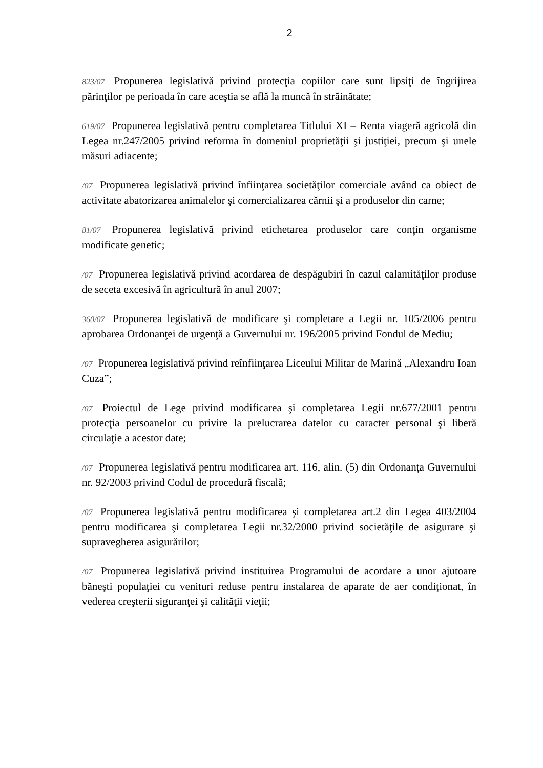2
823/07 Propunerea legislativă privind protecţia copiilor care sunt lipsiţi de îngrijirea părinţilor pe perioada în care aceştia se află la muncă în străinătate;
619/07 Propunerea legislativă pentru completarea Titlului XI – Renta viageră agricolă din Legea nr.247/2005 privind reforma în domeniul proprietăţii şi justiţiei, precum şi unele măsuri adiacente;
/07 Propunerea legislativă privind înfiinţarea societăţilor comerciale având ca obiect de activitate abatorizarea animalelor şi comercializarea cărnii şi a produselor din carne;
81/07 Propunerea legislativă privind etichetarea produselor care conţin organisme modificate genetic;
/07 Propunerea legislativă privind acordarea de despăgubiri în cazul calamităţilor produse de seceta excesivă în agricultură în anul 2007;
360/07 Propunerea legislativă de modificare şi completare a Legii nr. 105/2006 pentru aprobarea Ordonanţei de urgenţă a Guvernului nr. 196/2005 privind Fondul de Mediu;
/07 Propunerea legislativă privind reînfiinţarea Liceului Militar de Marină „Alexandru Ioan Cuza”;
/07 Proiectul de Lege privind modificarea şi completarea Legii nr.677/2001 pentru protecţia persoanelor cu privire la prelucrarea datelor cu caracter personal şi liberă circulaţie a acestor date;
/07 Propunerea legislativă pentru modificarea art. 116, alin. (5) din Ordonanţa Guvernului nr. 92/2003 privind Codul de procedură fiscală;
/07 Propunerea legislativă pentru modificarea şi completarea art.2 din Legea 403/2004 pentru modificarea şi completarea Legii nr.32/2000 privind societăţile de asigurare şi supravegherea asigurărilor;
/07 Propunerea legislativă privind instituirea Programului de acordare a unor ajutoare băneşti populaţiei cu venituri reduse pentru instalarea de aparate de aer condiţionat, în vederea creşterii siguranţei şi calităţii vieţii;